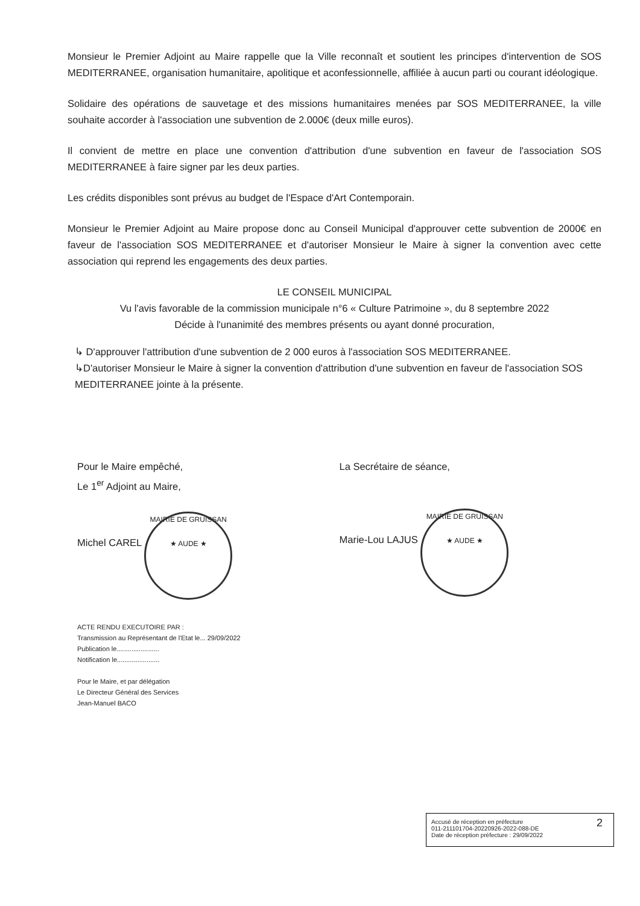Monsieur le Premier Adjoint au Maire rappelle que la Ville reconnaît et soutient les principes d'intervention de SOS MEDITERRANEE, organisation humanitaire, apolitique et aconfessionnelle, affiliée à aucun parti ou courant idéologique.
Solidaire des opérations de sauvetage et des missions humanitaires menées par SOS MEDITERRANEE, la ville souhaite accorder à l'association une subvention de 2.000€ (deux mille euros).
Il convient de mettre en place une convention d'attribution d'une subvention en faveur de l'association SOS MEDITERRANEE à faire signer par les deux parties.
Les crédits disponibles sont prévus au budget de l'Espace d'Art Contemporain.
Monsieur le Premier Adjoint au Maire propose donc au Conseil Municipal d'approuver cette subvention de 2000€ en faveur de l'association SOS MEDITERRANEE et d'autoriser Monsieur le Maire à signer la convention avec cette association qui reprend les engagements des deux parties.
LE CONSEIL MUNICIPAL
Vu l'avis favorable de la commission municipale n°6 « Culture Patrimoine », du 8 septembre 2022
Décide à l'unanimité des membres présents ou ayant donné procuration,
↳ D'approuver l'attribution d'une subvention de 2 000 euros à l'association SOS MEDITERRANEE.
↳D'autoriser Monsieur le Maire à signer la convention d'attribution d'une subvention en faveur de l'association SOS MEDITERRANEE jointe à la présente.
Pour le Maire empêché,
Le 1<sup>er</sup> Adjoint au Maire,
Michel CAREL MAIRIE DE GRUISSAN
★ AUDE ★
La Secrétaire de séance,
Marie-Lou LAJUS MAIRIE DE GRUISSAN
★ AUDE ★
ACTE RENDU EXECUTOIRE PAR :
Transmission au Représentant de l'Etat le... 29/09/2022
Publication le.......................
Notification le.......................
Pour le Maire, et par délégation
Le Directeur Général des Services
Jean-Manuel BACO
Accusé de réception en préfecture
011-211101704-20220926-2022-088-DE
Date de réception préfecture : 29/09/2022
2